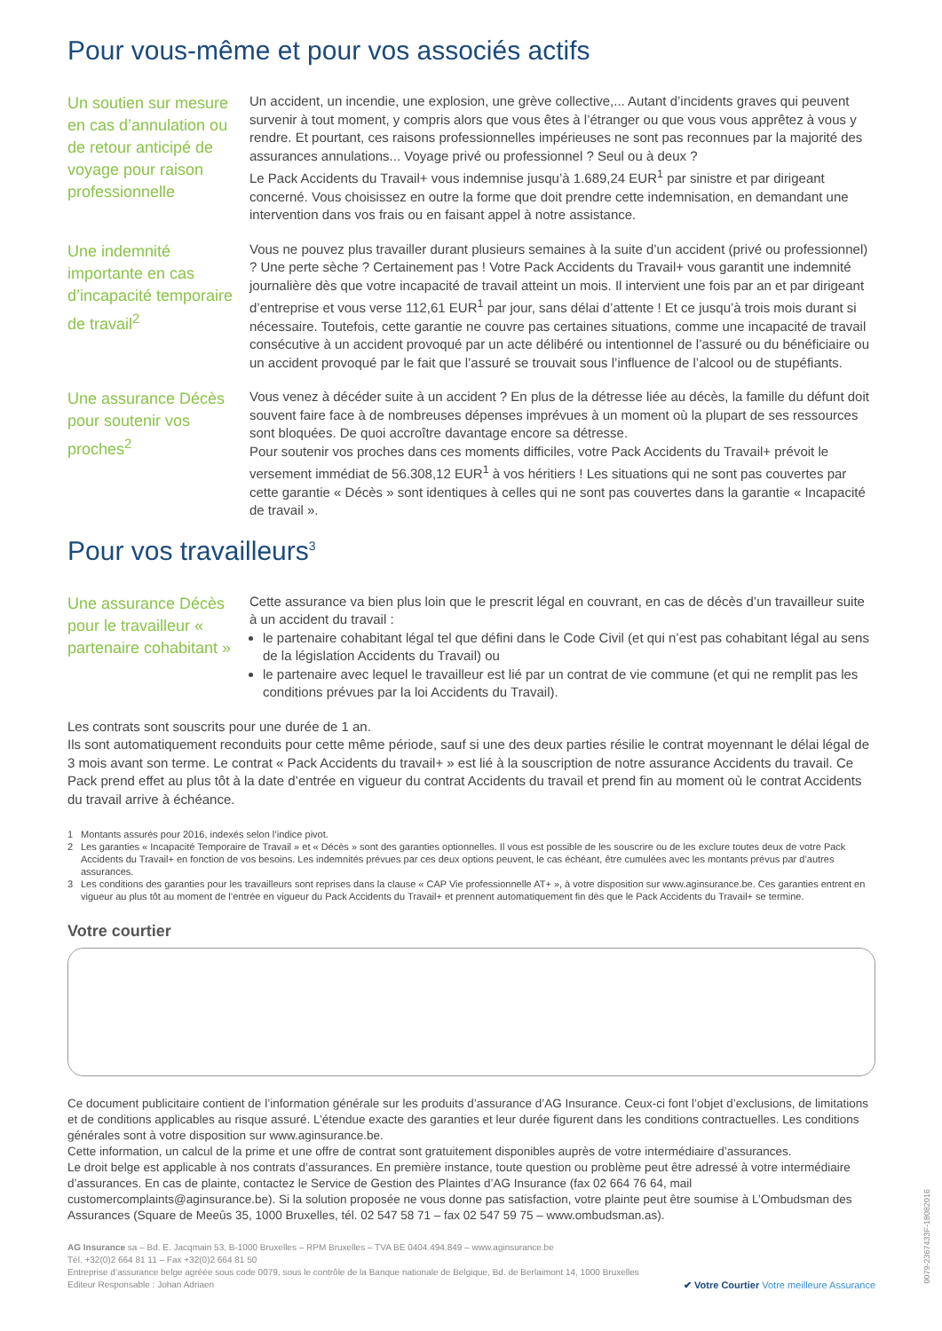Pour vous-même et pour vos associés actifs
Un soutien sur mesure en cas d’annulation ou de retour anticipé de voyage pour raison professionnelle
Un accident, un incendie, une explosion, une grève collective,... Autant d’incidents graves qui peuvent survenir à tout moment, y compris alors que vous êtes à l’étranger ou que vous vous apprêtez à vous y rendre. Et pourtant, ces raisons professionnelles impérieuses ne sont pas reconnues par la majorité des assurances annulations... Voyage privé ou professionnel ? Seul ou à deux ?
Le Pack Accidents du Travail+ vous indemnise jusqu’à 1.689,24 EUR<sup>1</sup> par sinistre et par dirigeant concerné. Vous choisissez en outre la forme que doit prendre cette indemnisation, en demandant une intervention dans vos frais ou en faisant appel à notre assistance.
Une indemnité importante en cas d’incapacité temporaire de travail<sup>2</sup>
Vous ne pouvez plus travailler durant plusieurs semaines à la suite d’un accident (privé ou professionnel) ? Une perte sèche ? Certainement pas ! Votre Pack Accidents du Travail+ vous garantit une indemnité journalière dès que votre incapacité de travail atteint un mois. Il intervient une fois par an et par dirigeant d’entreprise et vous verse 112,61 EUR<sup>1</sup> par jour, sans délai d’attente ! Et ce jusqu’à trois mois durant si nécessaire. Toutefois, cette garantie ne couvre pas certaines situations, comme une incapacité de travail consécutive à un accident provoqué par un acte délibéré ou intentionnel de l’assuré ou du bénéficiaire ou un accident provoqué par le fait que l’assuré se trouvait sous l’influence de l’alcool ou de stupéfiants.
Une assurance Décès pour soutenir vos proches<sup>2</sup>
Vous venez à décéder suite à un accident ? En plus de la détresse liée au décès, la famille du défunt doit souvent faire face à de nombreuses dépenses imprévues à un moment où la plupart de ses ressources sont bloquées. De quoi accroître davantage encore sa détresse.
Pour soutenir vos proches dans ces moments difficiles, votre Pack Accidents du Travail+ prévoit le versement immédiat de 56.308,12 EUR<sup>1</sup> à vos héritiers ! Les situations qui ne sont pas couvertes par cette garantie « Décès » sont identiques à celles qui ne sont pas couvertes dans la garantie « Incapacité de travail ».
Pour vos travailleurs<sup>3</sup>
Une assurance Décès pour le travailleur « partenaire cohabitant »
Cette assurance va bien plus loin que le prescrit légal en couvrant, en cas de décès d’un travailleur suite à un accident du travail :
le partenaire cohabitant légal tel que défini dans le Code Civil (et qui n’est pas cohabitant légal au sens de la législation Accidents du Travail) ou
le partenaire avec lequel le travailleur est lié par un contrat de vie commune (et qui ne remplit pas les conditions prévues par la loi Accidents du Travail).
Les contrats sont souscrits pour une durée de 1 an.
Ils sont automatiquement reconduits pour cette même période, sauf si une des deux parties résilie le contrat moyennant le délai légal de 3 mois avant son terme. Le contrat « Pack Accidents du travail+ » est lié à la souscription de notre assurance Accidents du travail. Ce Pack prend effet au plus tôt à la date d’entrée en vigueur du contrat Accidents du travail et prend fin au moment où le contrat Accidents du travail arrive à échéance.
1 Montants assurés pour 2016, indexés selon l’indice pivot.
2 Les garanties « Incapacité Temporaire de Travail » et « Décès » sont des garanties optionnelles. Il vous est possible de les souscrire ou de les exclure toutes deux de votre Pack Accidents du Travail+ en fonction de vos besoins. Les indemnités prévues par ces deux options peuvent, le cas échéant, être cumulées avec les montants prévus par d’autres assurances.
3 Les conditions des garanties pour les travailleurs sont reprises dans la clause « CAP Vie professionnelle AT+ », à votre disposition sur www.aginsurance.be. Ces garanties entrent en vigueur au plus tôt au moment de l’entrée en vigueur du Pack Accidents du Travail+ et prennent automatiquement fin dès que le Pack Accidents du Travail+ se termine.
Votre courtier
Ce document publicitaire contient de l’information générale sur les produits d’assurance d’AG Insurance. Ceux-ci font l’objet d’exclusions, de limitations et de conditions applicables au risque assuré. L’étendue exacte des garanties et leur durée figurent dans les conditions contractuelles. Les conditions générales sont à votre disposition sur www.aginsurance.be.
Cette information, un calcul de la prime et une offre de contrat sont gratuitement disponibles auprès de votre intermédiaire d’assurances.
Le droit belge est applicable à nos contrats d’assurances. En première instance, toute question ou problème peut être adressé à votre intermédiaire d’assurances. En cas de plainte, contactez le Service de Gestion des Plaintes d’AG Insurance (fax 02 664 76 64, mail customercomplaints@aginsurance.be). Si la solution proposée ne vous donne pas satisfaction, votre plainte peut être soumise à L’Ombudsman des Assurances (Square de Meeûs 35, 1000 Bruxelles, tél. 02 547 58 71 – fax 02 547 59 75 – www.ombudsman.as).
AG Insurance sa – Bd. E. Jacqmain 53, B-1000 Bruxelles – RPM Bruxelles – TVA BE 0404.494.849 – www.aginsurance.be
Tél. +32(0)2 664 81 11 – Fax +32(0)2 664 81 50
Entreprise d’assurance belge agréée sous code 0079, sous le contrôle de la Banque nationale de Belgique, Bd. de Berlaimont 14, 1000 Bruxelles
Editeur Responsable : Johan Adriaen
✔ Votre Courtier Votre meilleure Assurance
0079-2367433F-18082016